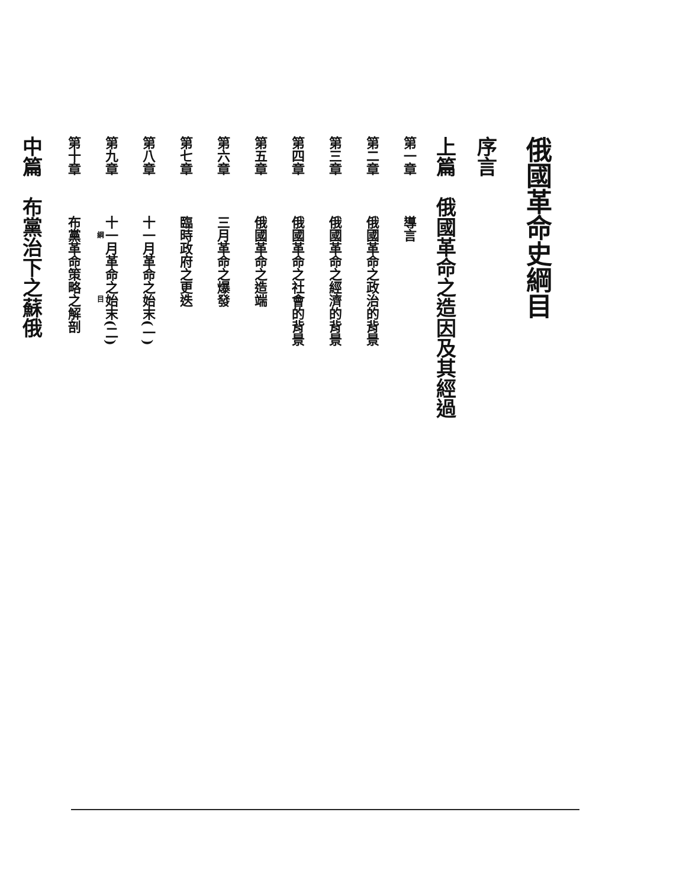俄國革命史綱目
序言
上篇　俄國革命之造因及其經過
第一章 導言
第二章 俄國革命之政治的背景
第三章 俄國革命之經濟的背景
第四章 俄國革命之社會的背景
第五章 俄國革命之造端
第六章 三月革命之爆發
第七章 臨時政府之更迭
第八章 十一月革命之始末(一)
第九章 十一月革命之始末(二)
第十章 布黨革命策略之解剖
中篇　布黨治下之蘇俄
綱　　　　　　　　目